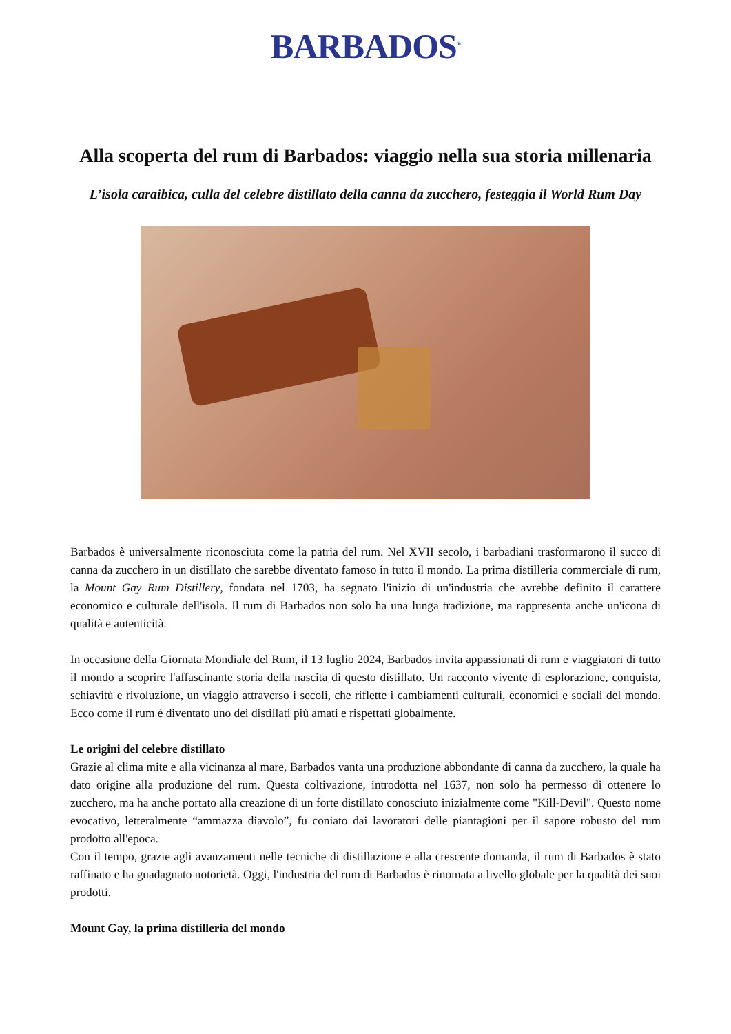BARBADOS<sup>®</sup>
Alla scoperta del rum di Barbados: viaggio nella sua storia millenaria
L’isola caraibica, culla del celebre distillato della canna da zucchero, festeggia il World Rum Day
Barbados è universalmente riconosciuta come la patria del rum. Nel XVII secolo, i barbadiani trasformarono il succo di canna da zucchero in un distillato che sarebbe diventato famoso in tutto il mondo. La prima distilleria commerciale di rum, la Mount Gay Rum Distillery, fondata nel 1703, ha segnato l'inizio di un'industria che avrebbe definito il carattere economico e culturale dell'isola. Il rum di Barbados non solo ha una lunga tradizione, ma rappresenta anche un'icona di qualità e autenticità.
In occasione della Giornata Mondiale del Rum, il 13 luglio 2024, Barbados invita appassionati di rum e viaggiatori di tutto il mondo a scoprire l'affascinante storia della nascita di questo distillato. Un racconto vivente di esplorazione, conquista, schiavitù e rivoluzione, un viaggio attraverso i secoli, che riflette i cambiamenti culturali, economici e sociali del mondo. Ecco come il rum è diventato uno dei distillati più amati e rispettati globalmente.
Le origini del celebre distillato
Grazie al clima mite e alla vicinanza al mare, Barbados vanta una produzione abbondante di canna da zucchero, la quale ha dato origine alla produzione del rum. Questa coltivazione, introdotta nel 1637, non solo ha permesso di ottenere lo zucchero, ma ha anche portato alla creazione di un forte distillato conosciuto inizialmente come "Kill-Devil". Questo nome evocativo, letteralmente “ammazza diavolo”, fu coniato dai lavoratori delle piantagioni per il sapore robusto del rum prodotto all'epoca.
Con il tempo, grazie agli avanzamenti nelle tecniche di distillazione e alla crescente domanda, il rum di Barbados è stato raffinato e ha guadagnato notorietà. Oggi, l'industria del rum di Barbados è rinomata a livello globale per la qualità dei suoi prodotti.
Mount Gay, la prima distilleria del mondo